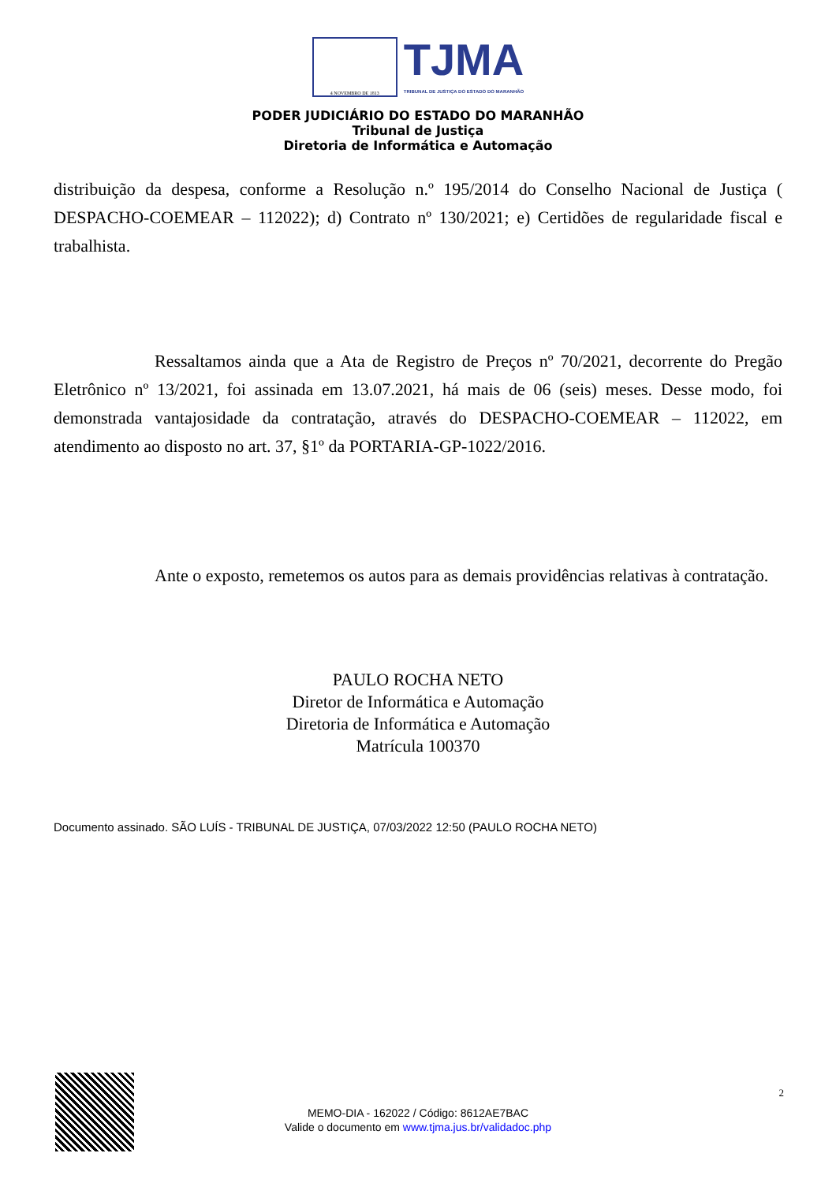4 NOVEMBRO DE 1813
TJMA
TRIBUNAL DE JUSTIÇA DO ESTADO DO MARANHÃO
PODER JUDICIÁRIO DO ESTADO DO MARANHÃO
Tribunal de Justiça
Diretoria de Informática e Automação
distribuição da despesa, conforme a Resolução n.º 195/2014 do Conselho Nacional de Justiça ( DESPACHO-COEMEAR – 112022); d) Contrato nº 130/2021; e) Certidões de regularidade fiscal e trabalhista.
Ressaltamos ainda que a Ata de Registro de Preços nº 70/2021, decorrente do Pregão Eletrônico nº 13/2021, foi assinada em 13.07.2021, há mais de 06 (seis) meses. Desse modo, foi demonstrada vantajosidade da contratação, através do DESPACHO-COEMEAR – 112022, em atendimento ao disposto no art. 37, §1º da PORTARIA-GP-1022/2016.
Ante o exposto, remetemos os autos para as demais providências relativas à contratação.
PAULO ROCHA NETO
Diretor de Informática e Automação
Diretoria de Informática e Automação
Matrícula 100370
Documento assinado. SÃO LUÍS - TRIBUNAL DE JUSTIÇA, 07/03/2022 12:50 (PAULO ROCHA NETO)
2
MEMO-DIA - 162022 / Código: 8612AE7BAC
Valide o documento em www.tjma.jus.br/validadoc.php